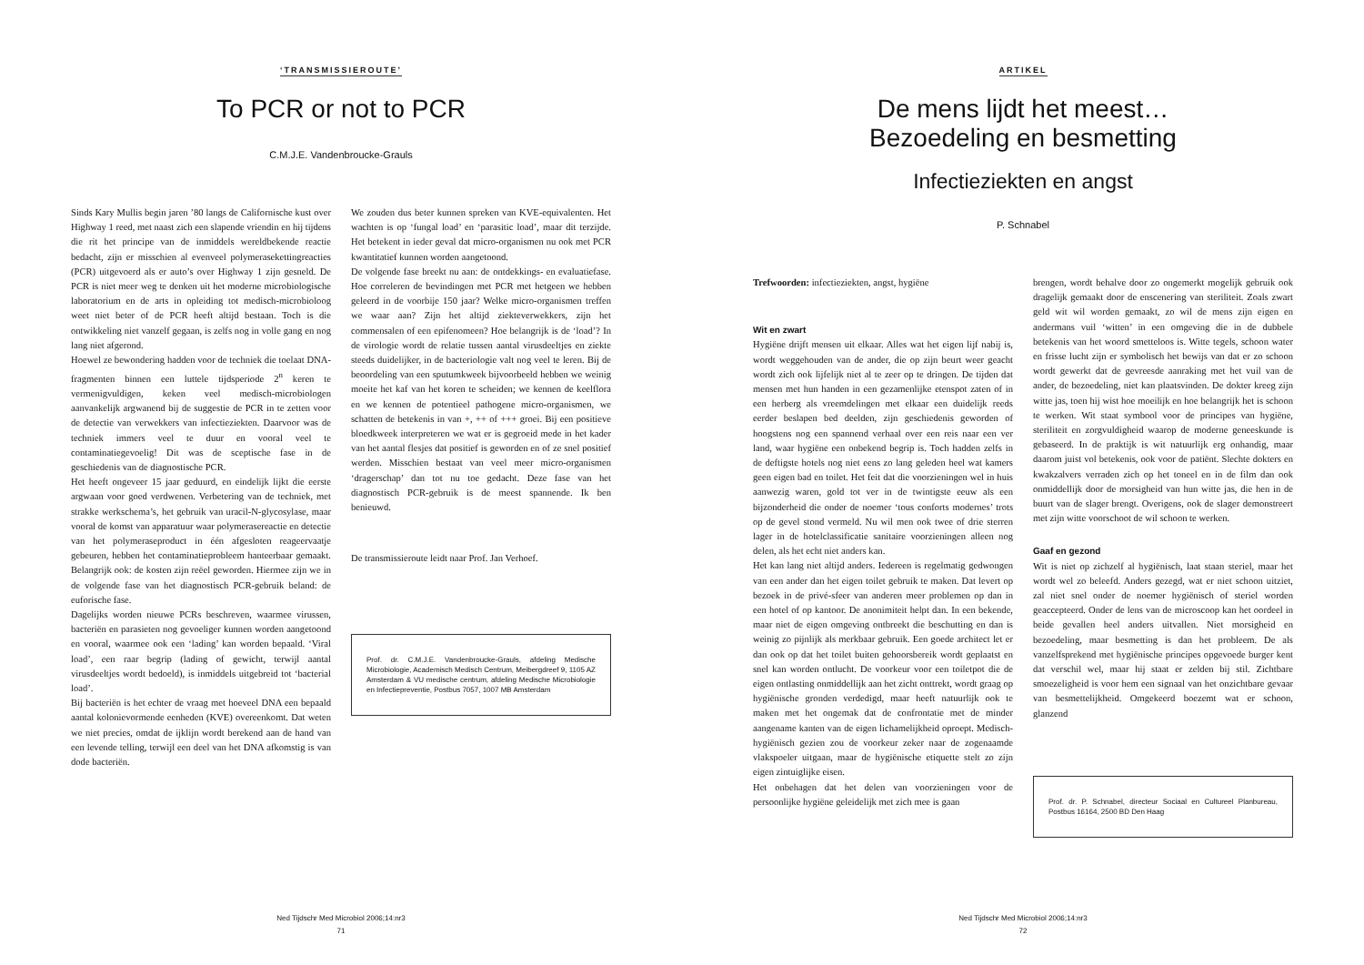‘TRANSMISSIEROUTE’
To PCR or not to PCR
C.M.J.E. Vandenbroucke-Grauls
Sinds Kary Mullis begin jaren ’80 langs de Californische kust over Highway 1 reed, met naast zich een slapende vriendin en hij tijdens die rit het principe van de inmiddels wereldbekende reactie bedacht, zijn er misschien al evenveel polymerasekettingreacties (PCR) uitgevoerd als er auto’s over Highway 1 zijn gesneld. De PCR is niet meer weg te denken uit het moderne microbiologische laboratorium en de arts in opleiding tot medisch-microbioloog weet niet beter of de PCR heeft altijd bestaan. Toch is die ontwikkeling niet vanzelf gegaan, is zelfs nog in volle gang en nog lang niet afgerond.
Hoewel ze bewondering hadden voor de techniek die toelaat DNA-fragmenten binnen een luttele tijdsperiode 2<sup>n</sup> keren te vermenigvuldigen, keken veel medisch-microbiologen aanvankelijk argwanend bij de suggestie de PCR in te zetten voor de detectie van verwekkers van infectieziekten. Daarvoor was de techniek immers veel te duur en vooral veel te contaminatiegevoelig! Dit was de sceptische fase in de geschiedenis van de diagnostische PCR.
Het heeft ongeveer 15 jaar geduurd, en eindelijk lijkt die eerste argwaan voor goed verdwenen. Verbetering van de techniek, met strakke werkschema’s, het gebruik van uracil-N-glycosylase, maar vooral de komst van apparatuur waar polymerasereactie en detectie van het polymeraseproduct in één afgesloten reageervaatje gebeuren, hebben het contaminatieprobleem hanteerbaar gemaakt. Belangrijk ook: de kosten zijn reëel geworden. Hiermee zijn we in de volgende fase van het diagnostisch PCR-gebruik beland: de euforische fase.
Dagelijks worden nieuwe PCRs beschreven, waarmee virussen, bacteriën en parasieten nog gevoeliger kunnen worden aangetoond en vooral, waarmee ook een ‘lading’ kan worden bepaald. ‘Viral load’, een raar begrip (lading of gewicht, terwijl aantal virusdeeltjes wordt bedoeld), is inmiddels uitgebreid tot ‘bacterial load’.
Bij bacteriën is het echter de vraag met hoeveel DNA een bepaald aantal kolonievormende eenheden (KVE) overeenkomt. Dat weten we niet precies, omdat de ijklijn wordt berekend aan de hand van een levende telling, terwijl een deel van het DNA afkomstig is van dode bacteriën.
We zouden dus beter kunnen spreken van KVE-equivalenten. Het wachten is op ‘fungal load’ en ‘parasitic load’, maar dit terzijde. Het betekent in ieder geval dat micro-organismen nu ook met PCR kwantitatief kunnen worden aangetoond.
De volgende fase breekt nu aan: de ontdekkings- en evaluatiefase. Hoe correleren de bevindingen met PCR met hetgeen we hebben geleerd in de voorbije 150 jaar? Welke micro-organismen treffen we waar aan? Zijn het altijd ziekteverwekkers, zijn het commensalen of een epifenomeen? Hoe belangrijk is de ‘load’? In de virologie wordt de relatie tussen aantal virusdeeltjes en ziekte steeds duidelijker, in de bacteriologie valt nog veel te leren. Bij de beoordeling van een sputumkweek bijvoorbeeld hebben we weinig moeite het kaf van het koren te scheiden; we kennen de keelflora en we kennen de potentieel pathogene micro-organismen, we schatten de betekenis in van +, ++ of +++ groei. Bij een positieve bloedkweek interpreteren we wat er is gegroeid mede in het kader van het aantal flesjes dat positief is geworden en of ze snel positief werden. Misschien bestaat van veel meer micro-organismen ‘dragerschap’ dan tot nu toe gedacht. Deze fase van het diagnostisch PCR-gebruik is de meest spannende. Ik ben benieuwd.
De transmissieroute leidt naar Prof. Jan Verhoef.
Prof. dr. C.M.J.E. Vandenbroucke-Grauls, afdeling Medische Microbiologie, Academisch Medisch Centrum, Meibergdreef 9, 1105 AZ Amsterdam & VU medische centrum, afdeling Medische Microbiologie en Infectiepreventie, Postbus 7057, 1007 MB Amsterdam
Ned Tijdschr Med Microbiol 2006;14:nr3
71
ARTIKEL
De mens lijdt het meest…
Bezoedeling en besmetting
Infectieziekten en angst
P. Schnabel
Trefwoorden: infectieziekten, angst, hygiëne
Wit en zwart
Hygiëne drijft mensen uit elkaar. Alles wat het eigen lijf nabij is, wordt weggehouden van de ander, die op zijn beurt weer geacht wordt zich ook lijfelijk niet al te zeer op te dringen. De tijden dat mensen met hun handen in een gezamenlijke etenspot zaten of in een herberg als vreemdelingen met elkaar een duidelijk reeds eerder beslapen bed deelden, zijn geschiedenis geworden of hoogstens nog een spannend verhaal over een reis naar een ver land, waar hygiëne een onbekend begrip is. Toch hadden zelfs in de deftigste hotels nog niet eens zo lang geleden heel wat kamers geen eigen bad en toilet. Het feit dat die voorzieningen wel in huis aanwezig waren, gold tot ver in de twintigste eeuw als een bijzonderheid die onder de noemer ‘tous conforts modernes’ trots op de gevel stond vermeld. Nu wil men ook twee of drie sterren lager in de hotelclassificatie sanitaire voorzieningen alleen nog delen, als het echt niet anders kan.
Het kan lang niet altijd anders. Iedereen is regelmatig gedwongen van een ander dan het eigen toilet gebruik te maken. Dat levert op bezoek in de privé-sfeer van anderen meer problemen op dan in een hotel of op kantoor. De anonimiteit helpt dan. In een bekende, maar niet de eigen omgeving ontbreekt die beschutting en dan is weinig zo pijnlijk als merkbaar gebruik. Een goede architect let er dan ook op dat het toilet buiten gehoorsbereik wordt geplaatst en snel kan worden ontlucht. De voorkeur voor een toiletpot die de eigen ontlasting onmiddellijk aan het zicht onttrekt, wordt graag op hygiënische gronden verdedigd, maar heeft natuurlijk ook te maken met het ongemak dat de confrontatie met de minder aangename kanten van de eigen lichamelijkheid oproept. Medisch-hygiënisch gezien zou de voorkeur zeker naar de zogenaamde vlakspoeler uitgaan, maar de hygiënische etiquette stelt zo zijn eigen zintuiglijke eisen.
Het onbehagen dat het delen van voorzieningen voor de persoonlijke hygiëne geleidelijk met zich mee is gaan
brengen, wordt behalve door zo ongemerkt mogelijk gebruik ook dragelijk gemaakt door de enscenering van steriliteit. Zoals zwart geld wit wil worden gemaakt, zo wil de mens zijn eigen en andermans vuil ‘witten’ in een omgeving die in de dubbele betekenis van het woord smetteloos is. Witte tegels, schoon water en frisse lucht zijn er symbolisch het bewijs van dat er zo schoon wordt gewerkt dat de gevreesde aanraking met het vuil van de ander, de bezoedeling, niet kan plaatsvinden. De dokter kreeg zijn witte jas, toen hij wist hoe moeilijk en hoe belangrijk het is schoon te werken. Wit staat symbool voor de principes van hygiëne, steriliteit en zorgvuldigheid waarop de moderne geneeskunde is gebaseerd. In de praktijk is wit natuurlijk erg onhandig, maar daarom juist vol betekenis, ook voor de patiënt. Slechte dokters en kwakzalvers verraden zich op het toneel en in de film dan ook onmiddellijk door de morsigheid van hun witte jas, die hen in de buurt van de slager brengt. Overigens, ook de slager demonstreert met zijn witte voorschoot de wil schoon te werken.
Gaaf en gezond
Wit is niet op zichzelf al hygiënisch, laat staan steriel, maar het wordt wel zo beleefd. Anders gezegd, wat er niet schoon uitziet, zal niet snel onder de noemer hygiënisch of steriel worden geaccepteerd. Onder de lens van de microscoop kan het oordeel in beide gevallen heel anders uitvallen. Niet morsigheid en bezoedeling, maar besmetting is dan het probleem. De als vanzelfsprekend met hygiënische principes opgevoede burger kent dat verschil wel, maar hij staat er zelden bij stil. Zichtbare smoezeligheid is voor hem een signaal van het onzichtbare gevaar van besmettelijkheid. Omgekeerd boezemt wat er schoon, glanzend
Prof. dr. P. Schnabel, directeur Sociaal en Cultureel Planbureau, Postbus 16164, 2500 BD Den Haag
Ned Tijdschr Med Microbiol 2006;14:nr3
72